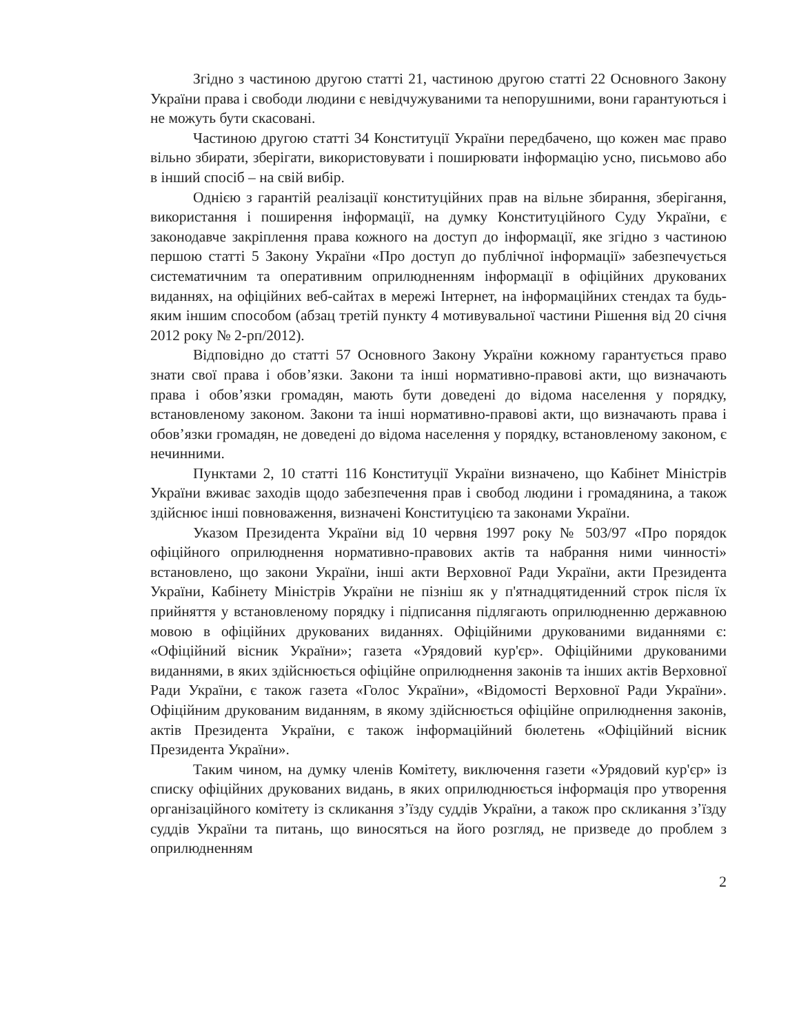Згідно з частиною другою статті 21, частиною другою статті 22 Основного Закону України права і свободи людини є невідчужуваними та непорушними, вони гарантуються і не можуть бути скасовані.
Частиною другою статті 34 Конституції України передбачено, що кожен має право вільно збирати, зберігати, використовувати і поширювати інформацію усно, письмово або в інший спосіб – на свій вибір.
Однією з гарантій реалізації конституційних прав на вільне збирання, зберігання, використання і поширення інформації, на думку Конституційного Суду України, є законодавче закріплення права кожного на доступ до інформації, яке згідно з частиною першою статті 5 Закону України «Про доступ до публічної інформації» забезпечується систематичним та оперативним оприлюдненням інформації в офіційних друкованих виданнях, на офіційних веб-сайтах в мережі Інтернет, на інформаційних стендах та будь-яким іншим способом (абзац третій пункту 4 мотивувальної частини Рішення від 20 січня 2012 року № 2-рп/2012).
Відповідно до статті 57 Основного Закону України кожному гарантується право знати свої права і обов’язки. Закони та інші нормативно-правові акти, що визначають права і обов’язки громадян, мають бути доведені до відома населення у порядку, встановленому законом. Закони та інші нормативно-правові акти, що визначають права і обов’язки громадян, не доведені до відома населення у порядку, встановленому законом, є нечинними.
Пунктами 2, 10 статті 116 Конституції України визначено, що Кабінет Міністрів України вживає заходів щодо забезпечення прав і свобод людини і громадянина, а також здійснює інші повноваження, визначені Конституцією та законами України.
Указом Президента України від 10 червня 1997 року № 503/97 «Про порядок офіційного оприлюднення нормативно-правових актів та набрання ними чинності» встановлено, що закони України, інші акти Верховної Ради України, акти Президента України, Кабінету Міністрів України не пізніш як у п'ятнадцятиденний строк після їх прийняття у встановленому порядку і підписання підлягають оприлюдненню державною мовою в офіційних друкованих виданнях. Офіційними друкованими виданнями є: «Офіційний вісник України»; газета «Урядовий кур'єр». Офіційними друкованими виданнями, в яких здійснюється офіційне оприлюднення законів та інших актів Верховної Ради України, є також газета «Голос України», «Відомості Верховної Ради України». Офіційним друкованим виданням, в якому здійснюється офіційне оприлюднення законів, актів Президента України, є також інформаційний бюлетень «Офіційний вісник Президента України».
Таким чином, на думку членів Комітету, виключення газети «Урядовий кур'єр» із списку офіційних друкованих видань, в яких оприлюднюється інформація про утворення організаційного комітету із скликання з’їзду суддів України, а також про скликання з’їзду суддів України та питань, що виносяться на його розгляд, не призведе до проблем з оприлюдненням
2